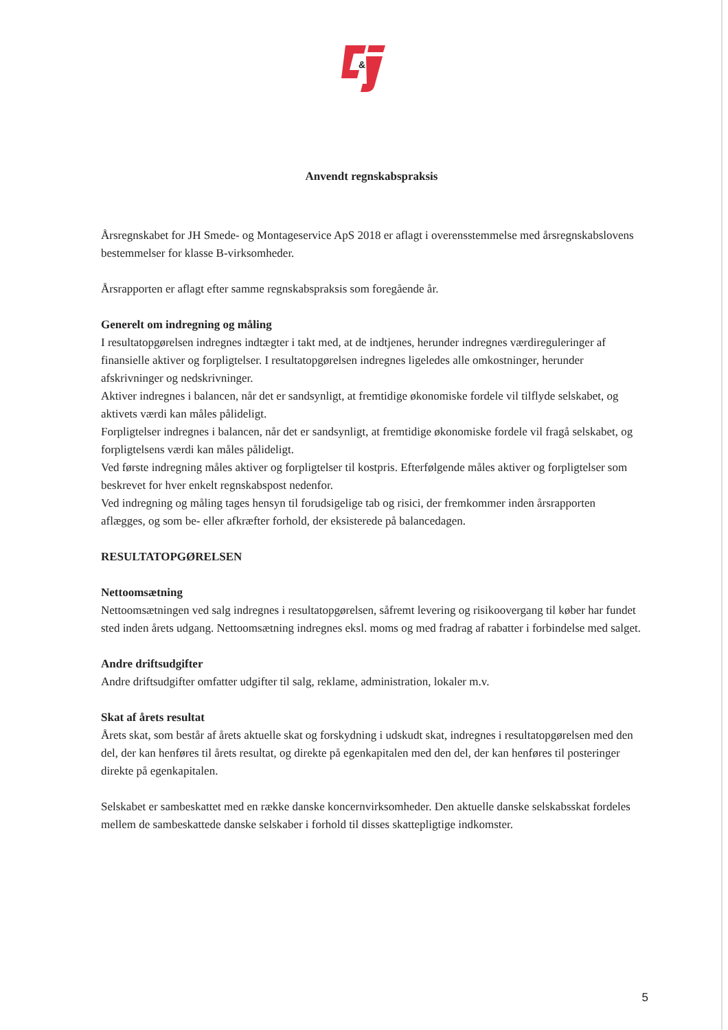&
Anvendt regnskabspraksis
Årsregnskabet for JH Smede- og Montageservice ApS 2018 er aflagt i overensstemmelse med årsregnskabslovens bestemmelser for klasse B-virksomheder.
Årsrapporten er aflagt efter samme regnskabspraksis som foregående år.
Generelt om indregning og måling
I resultatopgørelsen indregnes indtægter i takt med, at de indtjenes, herunder indregnes værdireguleringer af finansielle aktiver og forpligtelser. I resultatopgørelsen indregnes ligeledes alle omkostninger, herunder afskrivninger og nedskrivninger.
Aktiver indregnes i balancen, når det er sandsynligt, at fremtidige økonomiske fordele vil tilflyde selskabet, og aktivets værdi kan måles pålideligt.
Forpligtelser indregnes i balancen, når det er sandsynligt, at fremtidige økonomiske fordele vil fragå selskabet, og forpligtelsens værdi kan måles pålideligt.
Ved første indregning måles aktiver og forpligtelser til kostpris. Efterfølgende måles aktiver og forpligtelser som beskrevet for hver enkelt regnskabspost nedenfor.
Ved indregning og måling tages hensyn til forudsigelige tab og risici, der fremkommer inden årsrapporten aflægges, og som be- eller afkræfter forhold, der eksisterede på balancedagen.
RESULTATOPGØRELSEN
Nettoomsætning
Nettoomsætningen ved salg indregnes i resultatopgørelsen, såfremt levering og risikoovergang til køber har fundet sted inden årets udgang. Nettoomsætning indregnes eksl. moms og med fradrag af rabatter i forbindelse med salget.
Andre driftsudgifter
Andre driftsudgifter omfatter udgifter til salg, reklame, administration, lokaler m.v.
Skat af årets resultat
Årets skat, som består af årets aktuelle skat og forskydning i udskudt skat, indregnes i resultatopgørelsen med den del, der kan henføres til årets resultat, og direkte på egenkapitalen med den del, der kan henføres til posteringer direkte på egenkapitalen.
Selskabet er sambeskattet med en række danske koncernvirksomheder. Den aktuelle danske selskabsskat fordeles mellem de sambeskattede danske selskaber i forhold til disses skattepligtige indkomster.
5